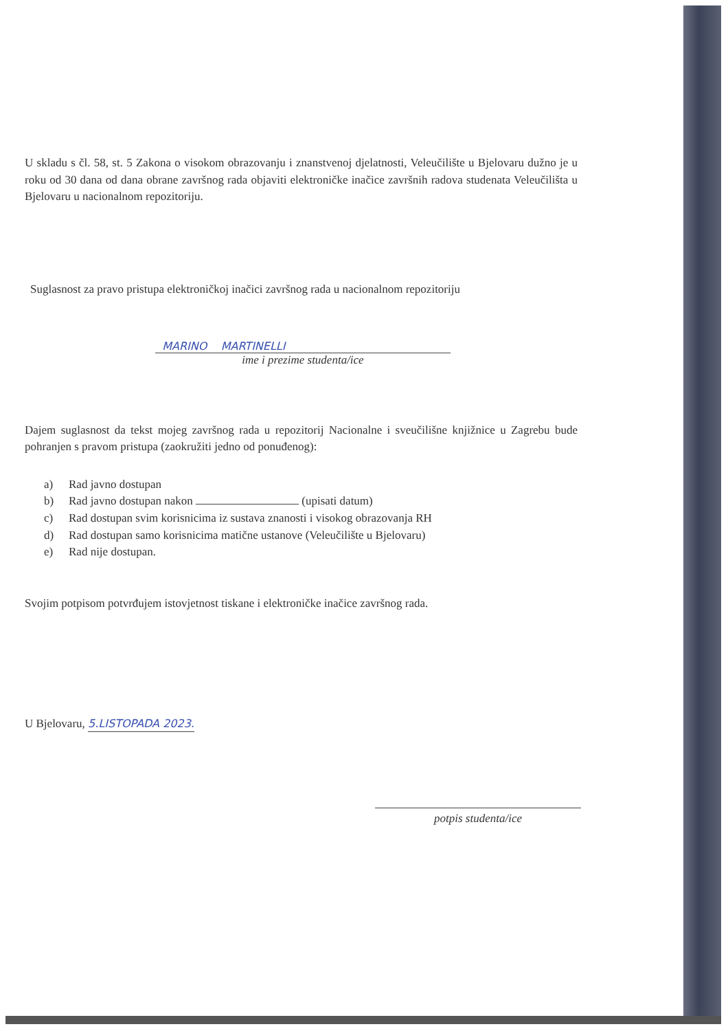U skladu s čl. 58, st. 5 Zakona o visokom obrazovanju i znanstvenoj djelatnosti, Veleučilište u Bjelovaru dužno je u roku od 30 dana od dana obrane završnog rada objaviti elektroničke inačice završnih radova studenata Veleučilišta u Bjelovaru u nacionalnom repozitoriju.
Suglasnost za pravo pristupa elektroničkoj inačici završnog rada u nacionalnom repozitoriju
MARINO MARTINELLI
ime i prezime studenta/ice
Dajem suglasnost da tekst mojeg završnog rada u repozitorij Nacionalne i sveučilišne knjižnice u Zagrebu bude pohranjen s pravom pristupa (zaokružiti jedno od ponuđenog):
a) Rad javno dostupan
b) Rad javno dostupan nakon (upisati datum)
c) Rad dostupan svim korisnicima iz sustava znanosti i visokog obrazovanja RH
d) Rad dostupan samo korisnicima matične ustanove (Veleučilište u Bjelovaru)
e) Rad nije dostupan.
Svojim potpisom potvrđujem istovjetnost tiskane i elektroničke inačice završnog rada.
U Bjelovaru, 5.LISTOPADA 2023.
potpis studenta/ice